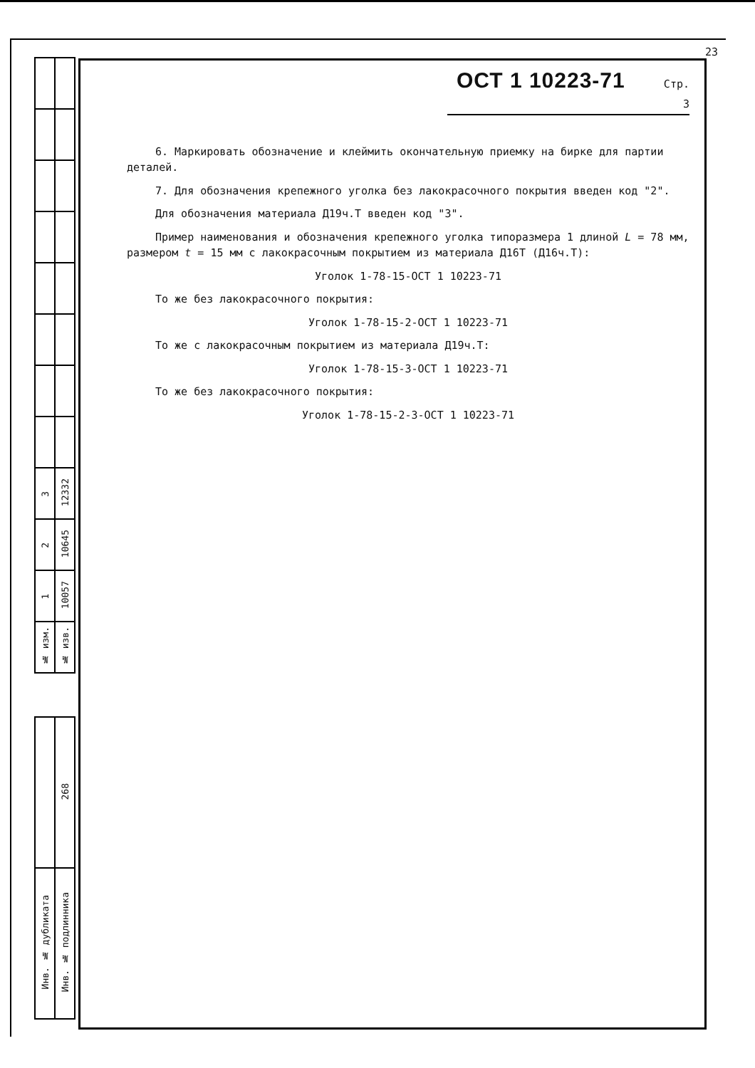| 3 | 12332 |
| 2 | 10645 |
| 1 | 10057 |
| № изм. | № изв. |
| | 268 |
| Инв. № дубликата | Инв. № подлинника |
23
ОСТ 1 10223-71 Стр. 3
6. Маркировать обозначение и клеймить окончательную приемку на бирке для партии деталей.
7. Для обозначения крепежного уголка без лакокрасочного покрытия введен код "2".
Для обозначения материала Д19ч.Т введен код "3".
Пример наименования и обозначения крепежного уголка типоразмера 1 длиной L = 78 мм, размером t = 15 мм с лакокрасочным покрытием из материала Д16Т (Д16ч.Т):
Уголок 1-78-15-ОСТ 1 10223-71
То же без лакокрасочного покрытия:
Уголок 1-78-15-2-ОСТ 1 10223-71
То же с лакокрасочным покрытием из материала Д19ч.Т:
Уголок 1-78-15-3-ОСТ 1 10223-71
То же без лакокрасочного покрытия:
Уголок 1-78-15-2-3-ОСТ 1 10223-71